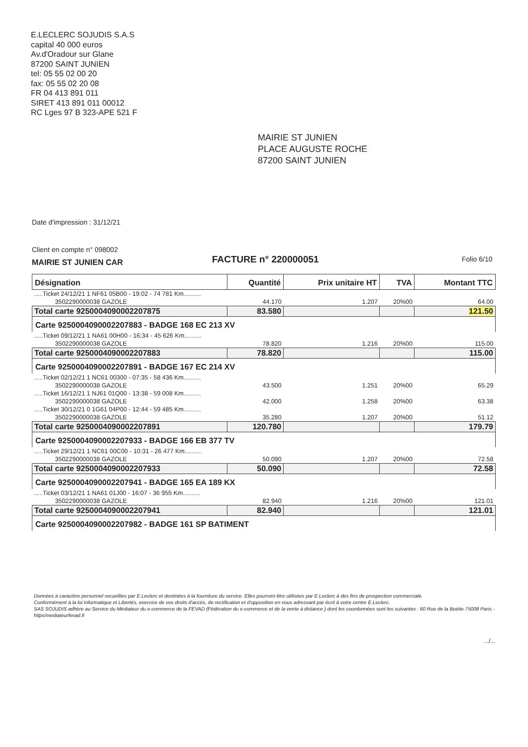E.LECLERC SOJUDIS S.A.S
capital 40 000 euros
Av.d'Oradour sur Glane
87200 SAINT JUNIEN
tel: 05 55 02 00 20
fax: 05 55 02 20 08
FR 04 413 891 011
SIRET 413 891 011 00012
RC Lges 97 B 323-APE 521 F
MAIRIE ST JUNIEN
PLACE AUGUSTE ROCHE
87200 SAINT JUNIEN
Date d'impression : 31/12/21
Client en compte n° 098002
MAIRIE ST JUNIEN CAR FACTURE n° 220000051 Folio 6/10
| Désignation | Quantité | Prix unitaire HT | TVA | Montant TTC |
| --- | --- | --- | --- | --- |
| .....Ticket 24/12/21 1 NF61 05B00 - 19:02 - 74 781 Km.......... | | | | |
| 3502290000038 GAZOLE | 44.170 | 1.207 | 20%00 | 64.00 |
| Total carte 9250004090002207875 | 83.580 | | | 121.50 |
| Carte 9250004090002207883 - BADGE 168 EC 213 XV | | | | |
| .....Ticket 09/12/21 1 NA61 00H00 - 16:34 - 45 626 Km.......... | | | | |
| 3502290000038 GAZOLE | 78.820 | 1.216 | 20%00 | 115.00 |
| Total carte 9250004090002207883 | 78.820 | | | 115.00 |
| Carte 9250004090002207891 - BADGE 167 EC 214 XV | | | | |
| .....Ticket 02/12/21 1 NC61 00300 - 07:35 - 58 436 Km.......... | | | | |
| 3502290000038 GAZOLE | 43.500 | 1.251 | 20%00 | 65.29 |
| .....Ticket 16/12/21 1 NJ61 01Q00 - 13:38 - 59 008 Km.......... | | | | |
| 3502290000038 GAZOLE | 42.000 | 1.258 | 20%00 | 63.38 |
| .....Ticket 30/12/21 0 1G61 04P00 - 12:44 - 59 485 Km.......... | | | | |
| 3502290000038 GAZOLE | 35.280 | 1.207 | 20%00 | 51.12 |
| Total carte 9250004090002207891 | 120.780 | | | 179.79 |
| Carte 9250004090002207933 - BADGE 166 EB 377 TV | | | | |
| .....Ticket 29/12/21 1 NC61 00C00 - 10:31 - 26 477 Km.......... | | | | |
| 3502290000038 GAZOLE | 50.090 | 1.207 | 20%00 | 72.58 |
| Total carte 9250004090002207933 | 50.090 | | | 72.58 |
| Carte 9250004090002207941 - BADGE 165 EA 189 KX | | | | |
| .....Ticket 03/12/21 1 NA61 01J00 - 16:07 - 36 955 Km.......... | | | | |
| 3502290000038 GAZOLE | 82.940 | 1.216 | 20%00 | 121.01 |
| Total carte 9250004090002207941 | 82.940 | | | 121.01 |
| Carte 9250004090002207982 - BADGE 161 SP BATIMENT | | | | |
Données à caractère personnel recueillies par E.Leclerc et destinées à la fourniture du service. Elles pourront être utilisées par E.Leclerc à des fins de prospection commerciale.
Conformément à la loi Informatique et Libertés, exercice de vos droits d'accès, de rectification et d'opposition en vous adressant par écrit à votre centre E.Leclerc.
SAS SOJUDIS adhère au Service du Médiateur du e-commerce de la FEVAD (Fédération du e-commerce et de la vente à distance ) dont les coordonnées sont les suivantes : 60 Rue de la Boétie 75008 Paris -https/mediateurfevad.fr
.../...